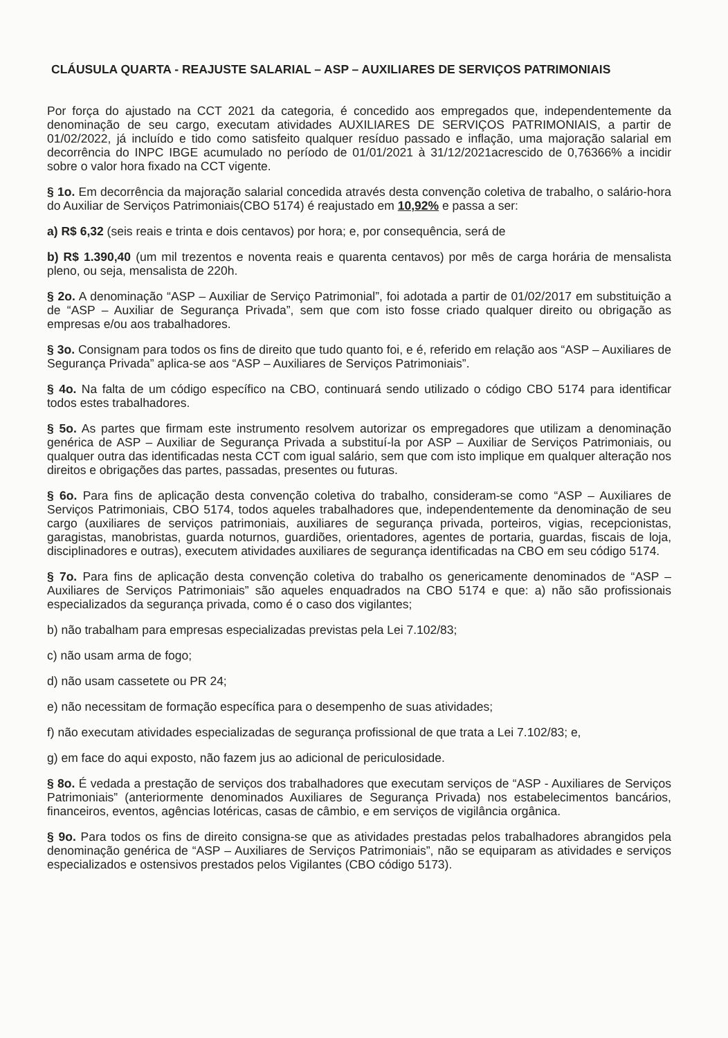CLÁUSULA QUARTA - REAJUSTE SALARIAL – ASP – AUXILIARES DE SERVIÇOS PATRIMONIAIS
Por força do ajustado na CCT 2021 da categoria, é concedido aos empregados que, independentemente da denominação de seu cargo, executam atividades AUXILIARES DE SERVIÇOS PATRIMONIAIS, a partir de 01/02/2022, já incluído e tido como satisfeito qualquer resíduo passado e inflação, uma majoração salarial em decorrência do INPC IBGE acumulado no período de 01/01/2021 à 31/12/2021acrescido de 0,76366% a incidir sobre o valor hora fixado na CCT vigente.
§ 1o. Em decorrência da majoração salarial concedida através desta convenção coletiva de trabalho, o salário-hora do Auxiliar de Serviços Patrimoniais(CBO 5174) é reajustado em 10,92% e passa a ser:
a) R$ 6,32 (seis reais e trinta e dois centavos) por hora; e, por consequência, será de
b) R$ 1.390,40 (um mil trezentos e noventa reais e quarenta centavos) por mês de carga horária de mensalista pleno, ou seja, mensalista de 220h.
§ 2o. A denominação “ASP – Auxiliar de Serviço Patrimonial”, foi adotada a partir de 01/02/2017 em substituição a de “ASP – Auxiliar de Segurança Privada”, sem que com isto fosse criado qualquer direito ou obrigação as empresas e/ou aos trabalhadores.
§ 3o. Consignam para todos os fins de direito que tudo quanto foi, e é, referido em relação aos “ASP – Auxiliares de Segurança Privada” aplica-se aos “ASP – Auxiliares de Serviços Patrimoniais”.
§ 4o. Na falta de um código específico na CBO, continuará sendo utilizado o código CBO 5174 para identificar todos estes trabalhadores.
§ 5o. As partes que firmam este instrumento resolvem autorizar os empregadores que utilizam a denominação genérica de ASP – Auxiliar de Segurança Privada a substituí-la por ASP – Auxiliar de Serviços Patrimoniais, ou qualquer outra das identificadas nesta CCT com igual salário, sem que com isto implique em qualquer alteração nos direitos e obrigações das partes, passadas, presentes ou futuras.
§ 6o. Para fins de aplicação desta convenção coletiva do trabalho, consideram-se como “ASP – Auxiliares de Serviços Patrimoniais, CBO 5174, todos aqueles trabalhadores que, independentemente da denominação de seu cargo (auxiliares de serviços patrimoniais, auxiliares de segurança privada, porteiros, vigias, recepcionistas, garagistas, manobristas, guarda noturnos, guardiões, orientadores, agentes de portaria, guardas, fiscais de loja, disciplinadores e outras), executem atividades auxiliares de segurança identificadas na CBO em seu código 5174.
§ 7o. Para fins de aplicação desta convenção coletiva do trabalho os genericamente denominados de “ASP – Auxiliares de Serviços Patrimoniais” são aqueles enquadrados na CBO 5174 e que: a) não são profissionais especializados da segurança privada, como é o caso dos vigilantes;
b) não trabalham para empresas especializadas previstas pela Lei 7.102/83;
c) não usam arma de fogo;
d) não usam cassetete ou PR 24;
e) não necessitam de formação específica para o desempenho de suas atividades;
f) não executam atividades especializadas de segurança profissional de que trata a Lei 7.102/83; e,
g) em face do aqui exposto, não fazem jus ao adicional de periculosidade.
§ 8o. É vedada a prestação de serviços dos trabalhadores que executam serviços de “ASP - Auxiliares de Serviços Patrimoniais” (anteriormente denominados Auxiliares de Segurança Privada) nos estabelecimentos bancários, financeiros, eventos, agências lotéricas, casas de câmbio, e em serviços de vigilância orgânica.
§ 9o. Para todos os fins de direito consigna-se que as atividades prestadas pelos trabalhadores abrangidos pela denominação genérica de “ASP – Auxiliares de Serviços Patrimoniais”, não se equiparam as atividades e serviços especializados e ostensivos prestados pelos Vigilantes (CBO código 5173).